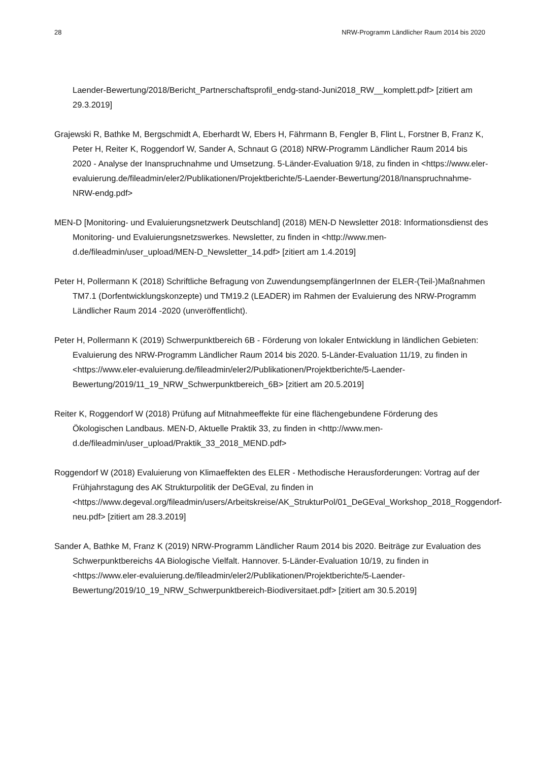28 NRW-Programm Ländlicher Raum 2014 bis 2020
Laender-Bewertung/2018/Bericht_Partnerschaftsprofil_endg-stand-Juni2018_RW__komplett.pdf> [zitiert am 29.3.2019]
Grajewski R, Bathke M, Bergschmidt A, Eberhardt W, Ebers H, Fährmann B, Fengler B, Flint L, Forstner B, Franz K, Peter H, Reiter K, Roggendorf W, Sander A, Schnaut G (2018) NRW-Programm Ländlicher Raum 2014 bis 2020 - Analyse der Inanspruchnahme und Umsetzung. 5-Länder-Evaluation 9/18, zu finden in <https://www.eler-evaluierung.de/fileadmin/eler2/Publikationen/Projektberichte/5-Laender-Bewertung/2018/Inanspruchnahme-NRW-endg.pdf>
MEN-D [Monitoring- und Evaluierungsnetzwerk Deutschland] (2018) MEN-D Newsletter 2018: Informationsdienst des Monitoring- und Evaluierungsnetzswerkes. Newsletter, zu finden in <http://www.men-d.de/fileadmin/user_upload/MEN-D_Newsletter_14.pdf> [zitiert am 1.4.2019]
Peter H, Pollermann K (2018) Schriftliche Befragung von ZuwendungsempfängerInnen der ELER-(Teil-)Maßnahmen TM7.1 (Dorfentwicklungskonzepte) und TM19.2 (LEADER) im Rahmen der Evaluierung des NRW-Programm Ländlicher Raum 2014 -2020 (unveröffentlicht).
Peter H, Pollermann K (2019) Schwerpunktbereich 6B - Förderung von lokaler Entwicklung in ländlichen Gebieten: Evaluierung des NRW-Programm Ländlicher Raum 2014 bis 2020. 5-Länder-Evaluation 11/19, zu finden in <https://www.eler-evaluierung.de/fileadmin/eler2/Publikationen/Projektberichte/5-Laender-Bewertung/2019/11_19_NRW_Schwerpunktbereich_6B> [zitiert am 20.5.2019]
Reiter K, Roggendorf W (2018) Prüfung auf Mitnahmeeffekte für eine flächengebundene Förderung des Ökologischen Landbaus. MEN-D, Aktuelle Praktik 33, zu finden in <http://www.men-d.de/fileadmin/user_upload/Praktik_33_2018_MEND.pdf>
Roggendorf W (2018) Evaluierung von Klimaeffekten des ELER - Methodische Herausforderungen: Vortrag auf der Frühjahrstagung des AK Strukturpolitik der DeGEval, zu finden in <https://www.degeval.org/fileadmin/users/Arbeitskreise/AK_StrukturPol/01_DeGEval_Workshop_2018_Roggendorf-neu.pdf> [zitiert am 28.3.2019]
Sander A, Bathke M, Franz K (2019) NRW-Programm Ländlicher Raum 2014 bis 2020. Beiträge zur Evaluation des Schwerpunktbereichs 4A Biologische Vielfalt. Hannover. 5-Länder-Evaluation 10/19, zu finden in <https://www.eler-evaluierung.de/fileadmin/eler2/Publikationen/Projektberichte/5-Laender-Bewertung/2019/10_19_NRW_Schwerpunktbereich-Biodiversitaet.pdf> [zitiert am 30.5.2019]